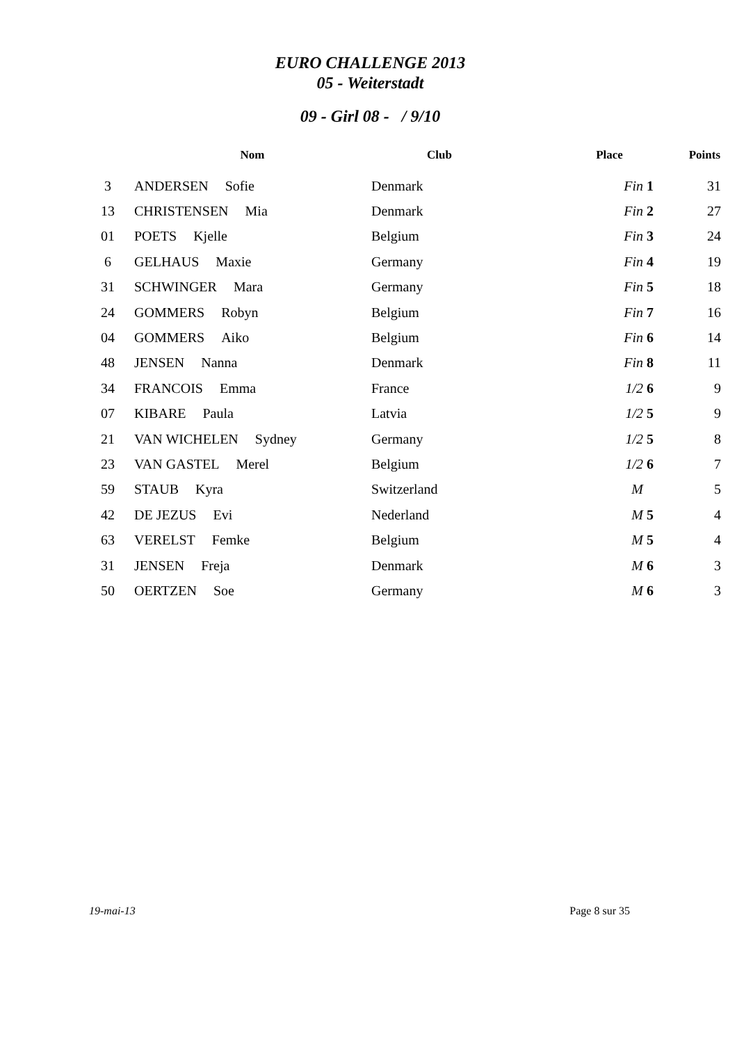EURO CHALLENGE 2013
05 - Weiterstadt
09 - Girl 08 - / 9/10
| | Nom | Club | Place | Points |
| --- | --- | --- | --- | --- |
| 3 | ANDERSEN Sofie | Denmark | Fin 1 | 31 |
| 13 | CHRISTENSEN Mia | Denmark | Fin 2 | 27 |
| 01 | POETS Kjelle | Belgium | Fin 3 | 24 |
| 6 | GELHAUS Maxie | Germany | Fin 4 | 19 |
| 31 | SCHWINGER Mara | Germany | Fin 5 | 18 |
| 24 | GOMMERS Robyn | Belgium | Fin 7 | 16 |
| 04 | GOMMERS Aiko | Belgium | Fin 6 | 14 |
| 48 | JENSEN Nanna | Denmark | Fin 8 | 11 |
| 34 | FRANCOIS Emma | France | 1/2 6 | 9 |
| 07 | KIBARE Paula | Latvia | 1/2 5 | 9 |
| 21 | VAN WICHELEN Sydney | Germany | 1/2 5 | 8 |
| 23 | VAN GASTEL Merel | Belgium | 1/2 6 | 7 |
| 59 | STAUB Kyra | Switzerland | M | 5 |
| 42 | DE JEZUS Evi | Nederland | M 5 | 4 |
| 63 | VERELST Femke | Belgium | M 5 | 4 |
| 31 | JENSEN Freja | Denmark | M 6 | 3 |
| 50 | OERTZEN Soe | Germany | M 6 | 3 |
19-mai-13 Page 8 sur 35